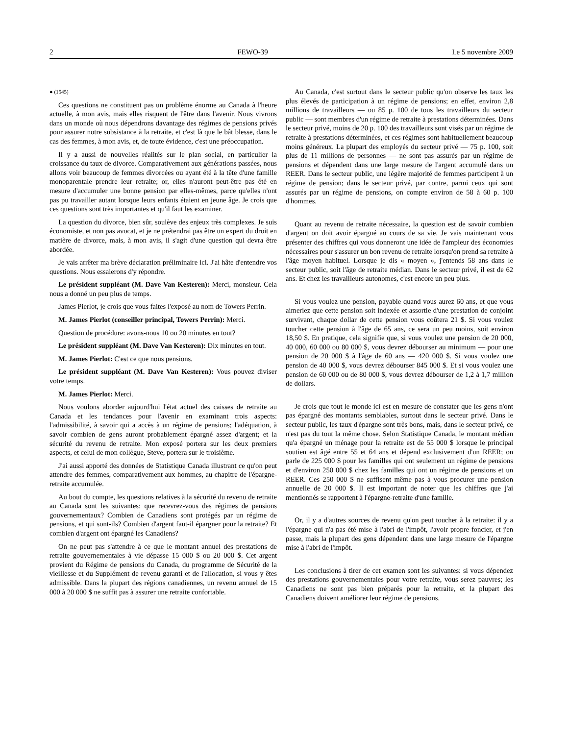2 FEWO-39 Le 5 novembre 2009
● (1545)
Ces questions ne constituent pas un problème énorme au Canada à l'heure actuelle, à mon avis, mais elles risquent de l'être dans l'avenir. Nous vivrons dans un monde où nous dépendrons davantage des régimes de pensions privés pour assurer notre subsistance à la retraite, et c'est là que le bât blesse, dans le cas des femmes, à mon avis, et, de toute évidence, c'est une préoccupation.
Il y a aussi de nouvelles réalités sur le plan social, en particulier la croissance du taux de divorce. Comparativement aux générations passées, nous allons voir beaucoup de femmes divorcées ou ayant été à la tête d'une famille monoparentale prendre leur retraite; or, elles n'auront peut-être pas été en mesure d'accumuler une bonne pension par elles-mêmes, parce qu'elles n'ont pas pu travailler autant lorsque leurs enfants étaient en jeune âge. Je crois que ces questions sont très importantes et qu'il faut les examiner.
La question du divorce, bien sûr, soulève des enjeux très complexes. Je suis économiste, et non pas avocat, et je ne prétendrai pas être un expert du droit en matière de divorce, mais, à mon avis, il s'agit d'une question qui devra être abordée.
Je vais arrêter ma brève déclaration préliminaire ici. J'ai hâte d'entendre vos questions. Nous essaierons d'y répondre.
Le président suppléant (M. Dave Van Kesteren): Merci, monsieur. Cela nous a donné un peu plus de temps.
James Pierlot, je crois que vous faites l'exposé au nom de Towers Perrin.
M. James Pierlot (conseiller principal, Towers Perrin): Merci.
Question de procédure: avons-nous 10 ou 20 minutes en tout?
Le président suppléant (M. Dave Van Kesteren): Dix minutes en tout.
M. James Pierlot: C'est ce que nous pensions.
Le président suppléant (M. Dave Van Kesteren): Vous pouvez diviser votre temps.
M. James Pierlot: Merci.
Nous voulons aborder aujourd'hui l'état actuel des caisses de retraite au Canada et les tendances pour l'avenir en examinant trois aspects: l'admissibilité, à savoir qui a accès à un régime de pensions; l'adéquation, à savoir combien de gens auront probablement épargné assez d'argent; et la sécurité du revenu de retraite. Mon exposé portera sur les deux premiers aspects, et celui de mon collègue, Steve, portera sur le troisième.
J'ai aussi apporté des données de Statistique Canada illustrant ce qu'on peut attendre des femmes, comparativement aux hommes, au chapitre de l'épargne-retraite accumulée.
Au bout du compte, les questions relatives à la sécurité du revenu de retraite au Canada sont les suivantes: que recevrez-vous des régimes de pensions gouvernementaux? Combien de Canadiens sont protégés par un régime de pensions, et qui sont-ils? Combien d'argent faut-il épargner pour la retraite? Et combien d'argent ont épargné les Canadiens?
On ne peut pas s'attendre à ce que le montant annuel des prestations de retraite gouvernementales à vie dépasse 15 000 $ ou 20 000 $. Cet argent provient du Régime de pensions du Canada, du programme de Sécurité de la vieillesse et du Supplément de revenu garanti et de l'allocation, si vous y êtes admissible. Dans la plupart des régions canadiennes, un revenu annuel de 15 000 à 20 000 $ ne suffit pas à assurer une retraite confortable.
Au Canada, c'est surtout dans le secteur public qu'on observe les taux les plus élevés de participation à un régime de pensions; en effet, environ 2,8 millions de travailleurs — ou 85 p. 100 de tous les travailleurs du secteur public — sont membres d'un régime de retraite à prestations déterminées. Dans le secteur privé, moins de 20 p. 100 des travailleurs sont visés par un régime de retraite à prestations déterminées, et ces régimes sont habituellement beaucoup moins généreux. La plupart des employés du secteur privé — 75 p. 100, soit plus de 11 millions de personnes — ne sont pas assurés par un régime de pensions et dépendent dans une large mesure de l'argent accumulé dans un REER. Dans le secteur public, une légère majorité de femmes participent à un régime de pension; dans le secteur privé, par contre, parmi ceux qui sont assurés par un régime de pensions, on compte environ de 58 à 60 p. 100 d'hommes.
Quant au revenu de retraite nécessaire, la question est de savoir combien d'argent on doit avoir épargné au cours de sa vie. Je vais maintenant vous présenter des chiffres qui vous donneront une idée de l'ampleur des économies nécessaires pour s'assurer un bon revenu de retraite lorsqu'on prend sa retraite à l'âge moyen habituel. Lorsque je dis « moyen », j'entends 58 ans dans le secteur public, soit l'âge de retraite médian. Dans le secteur privé, il est de 62 ans. Et chez les travailleurs autonomes, c'est encore un peu plus.
Si vous voulez une pension, payable quand vous aurez 60 ans, et que vous aimeriez que cette pension soit indexée et assortie d'une prestation de conjoint survivant, chaque dollar de cette pension vous coûtera 21 $. Si vous voulez toucher cette pension à l'âge de 65 ans, ce sera un peu moins, soit environ 18,50 $. En pratique, cela signifie que, si vous voulez une pension de 20 000, 40 000, 60 000 ou 80 000 $, vous devrez débourser au minimum — pour une pension de 20 000 $ à l'âge de 60 ans — 420 000 $. Si vous voulez une pension de 40 000 $, vous devrez débourser 845 000 $. Et si vous voulez une pension de 60 000 ou de 80 000 $, vous devrez débourser de 1,2 à 1,7 million de dollars.
Je crois que tout le monde ici est en mesure de constater que les gens n'ont pas épargné des montants semblables, surtout dans le secteur privé. Dans le secteur public, les taux d'épargne sont très bons, mais, dans le secteur privé, ce n'est pas du tout la même chose. Selon Statistique Canada, le montant médian qu'a épargné un ménage pour la retraite est de 55 000 $ lorsque le principal soutien est âgé entre 55 et 64 ans et dépend exclusivement d'un REER; on parle de 225 000 $ pour les familles qui ont seulement un régime de pensions et d'environ 250 000 $ chez les familles qui ont un régime de pensions et un REER. Ces 250 000 $ ne suffisent même pas à vous procurer une pension annuelle de 20 000 $. Il est important de noter que les chiffres que j'ai mentionnés se rapportent à l'épargne-retraite d'une famille.
Or, il y a d'autres sources de revenu qu'on peut toucher à la retraite: il y a l'épargne qui n'a pas été mise à l'abri de l'impôt, l'avoir propre foncier, et j'en passe, mais la plupart des gens dépendent dans une large mesure de l'épargne mise à l'abri de l'impôt.
Les conclusions à tirer de cet examen sont les suivantes: si vous dépendez des prestations gouvernementales pour votre retraite, vous serez pauvres; les Canadiens ne sont pas bien préparés pour la retraite, et la plupart des Canadiens doivent améliorer leur régime de pensions.